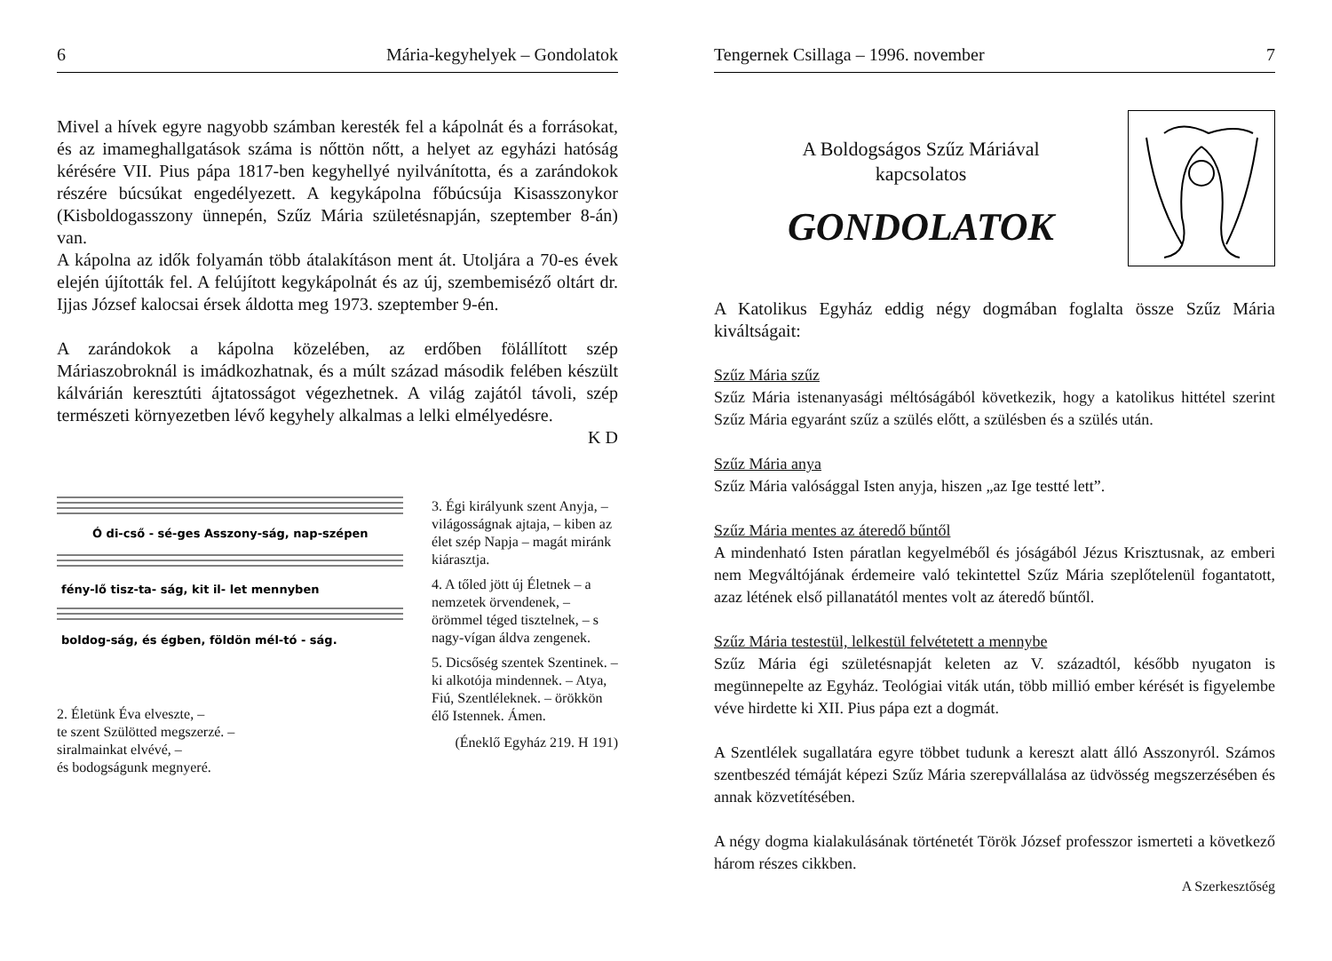6 Mária-kegyhelyek – Gondolatok
Mivel a hívek egyre nagyobb számban keresték fel a kápolnát és a forrásokat, és az imameghallgatások száma is nőttön nőtt, a helyet az egyházi hatóság kérésére VII. Pius pápa 1817-ben kegyhellyé nyilvánította, és a zarándokok részére búcsúkat engedélyezett. A kegykápolna főbúcsúja Kisasszonykor (Kisboldogasszony ünnepén, Szűz Mária születésnapján, szeptember 8-án) van.
A kápolna az idők folyamán több átalakításon ment át. Utoljára a 70-es évek elején újították fel. A felújított kegykápolnát és az új, szembemiséző oltárt dr. Ijjas József kalocsai érsek áldotta meg 1973. szeptember 9-én.
A zarándokok a kápolna közelében, az erdőben fölállított szép Máriaszobroknál is imádkozhatnak, és a múlt század második felében készült kálvárián keresztúti ájtatosságot végezhetnek. A világ zajától távoli, szép természeti környezetben lévő kegyhely alkalmas a lelki elmélyedésre.
K D
Ó di-cső - sé-ges Asszony-ság, nap-szépen
fény-lő tisz-ta- ság, kit il- let mennyben
boldog-ság, és égben, földön mél-tó - ság.
2. Életünk Éva elveszte, –
te szent Szülötted megszerzé. –
siralmainkat elvévé, –
és bodogságunk megnyeré.
3. Égi királyunk szent Anyja, – világosságnak ajtaja, – kiben az élet szép Napja – magát miránk kiárasztja.
4. A tőled jött új Életnek – a nemzetek örvendenek, – örömmel téged tisztelnek, – s nagy-vígan áldva zengenek.
5. Dicsőség szentek Szentinek. – ki alkotója mindennek. – Atya, Fiú, Szentléleknek. – örökkön élő Istennek. Ámen.
(Éneklő Egyház 219. H 191)
Tengernek Csillaga – 1996. november 7
A Boldogságos Szűz Máriával
kapcsolatos
GONDOLATOK
A Katolikus Egyház eddig négy dogmában foglalta össze Szűz Mária kiváltságait:
Szűz Mária szűz
Szűz Mária istenanyasági méltóságából következik, hogy a katolikus hittétel szerint Szűz Mária egyaránt szűz a szülés előtt, a szülésben és a szülés után.
Szűz Mária anya
Szűz Mária valósággal Isten anyja, hiszen „az Ige testté lett”.
Szűz Mária mentes az áteredő bűntől
A mindenható Isten páratlan kegyelméből és jóságából Jézus Krisztusnak, az emberi nem Megváltójának érdemeire való tekintettel Szűz Mária szeplőtelenül fogantatott, azaz létének első pillanatától mentes volt az áteredő bűntől.
Szűz Mária testestül, lelkestül felvétetett a mennybe
Szűz Mária égi születésnapját keleten az V. századtól, később nyugaton is megünnepelte az Egyház. Teológiai viták után, több millió ember kérését is figyelembe véve hirdette ki XII. Pius pápa ezt a dogmát.
A Szentlélek sugallatára egyre többet tudunk a kereszt alatt álló Asszonyról. Számos szentbeszéd témáját képezi Szűz Mária szerepvállalása az üdvösség megszerzésében és annak közvetítésében.
A négy dogma kialakulásának történetét Török József professzor ismerteti a következő három részes cikkben.
A Szerkesztőség